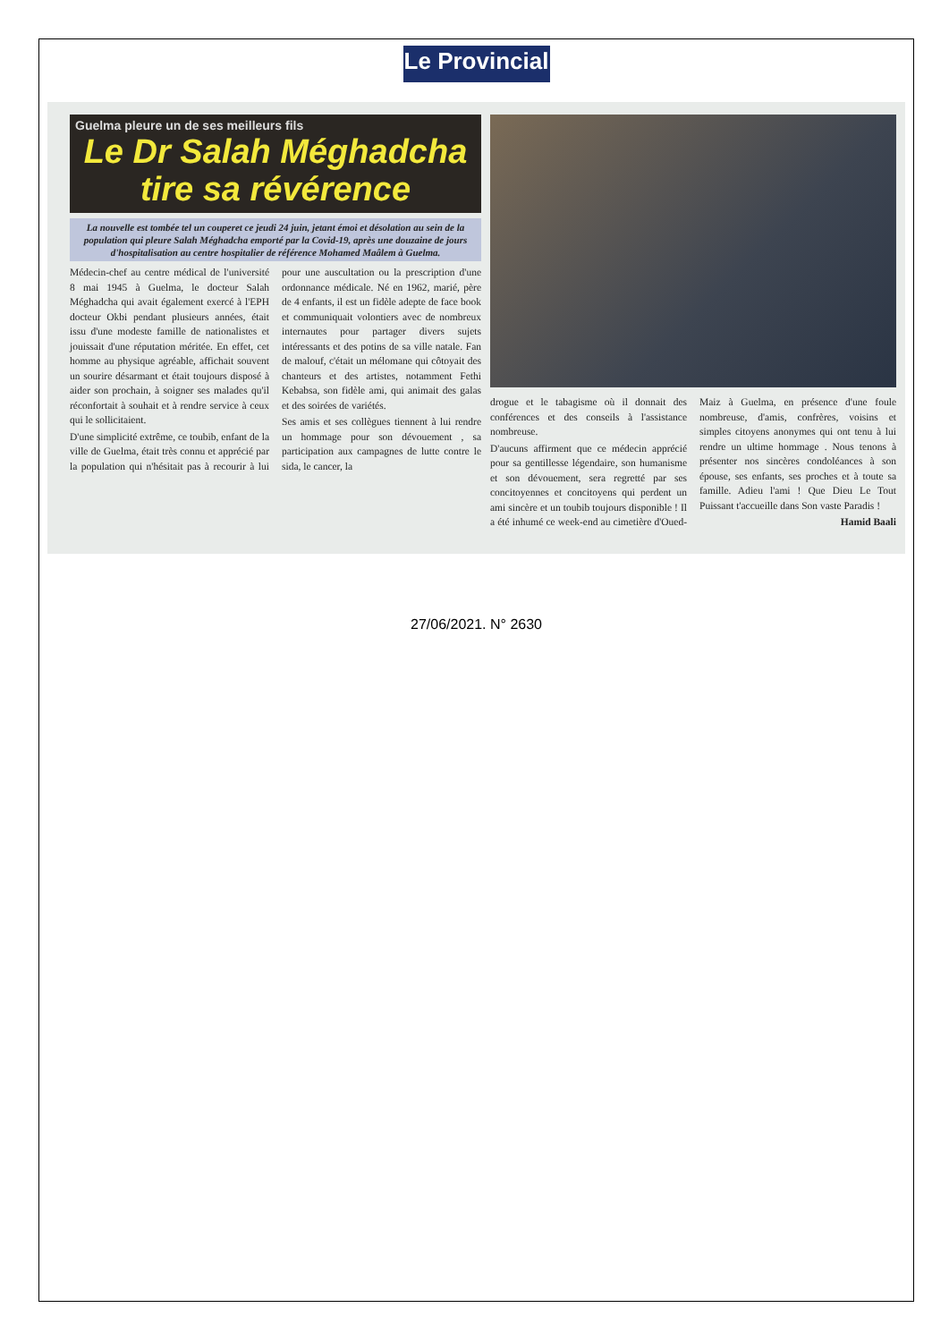Le Provincial
Guelma pleure un de ses meilleurs fils
Le Dr Salah Méghadcha tire sa révérence
La nouvelle est tombée tel un couperet ce jeudi 24 juin, jetant émoi et désolation au sein de la population qui pleure Salah Méghadcha emporté par la Covid-19, après une douzaine de jours d'hospitalisation au centre hospitalier de référence Mohamed Maâlem à Guelma.
Médecin-chef au centre médical de l'université 8 mai 1945 à Guelma, le docteur Salah Méghadcha qui avait également exercé à l'EPH docteur Okbi pendant plusieurs années, était issu d'une modeste famille de nationalistes et jouissait d'une réputation méritée. En effet, cet homme au physique agréable, affichait souvent un sourire désarmant et était toujours disposé à aider son prochain, à soigner ses malades qu'il réconfortait à souhait et à rendre service à ceux qui le sollicitaient.
D'une simplicité extrême, ce toubib, enfant de la ville de Guelma, était très connu et apprécié par la population qui n'hésitait pas à recourir à lui pour une auscultation ou la prescription d'une ordonnance médicale. Né en 1962, marié, père de 4 enfants, il est un fidèle adepte de face book et communiquait volontiers avec de nombreux internautes pour partager divers sujets intéressants et des potins de sa ville natale. Fan de malouf, c'était un mélomane qui côtoyait des chanteurs et des artistes, notamment Fethi Kebabsa, son fidèle ami, qui animait des galas et des soirées de variétés.
Ses amis et ses collègues tiennent à lui rendre un hommage pour son dévouement , sa participation aux campagnes de lutte contre le sida, le cancer, la
drogue et le tabagisme où il donnait des conférences et des conseils à l'assistance nombreuse.
D'aucuns affirment que ce médecin apprécié pour sa gentillesse légendaire, son humanisme et son dévouement, sera regretté par ses concitoyennes et concitoyens qui perdent un ami sincère et un toubib toujours disponible ! Il a été inhumé ce week-end au cimetière d'Oued-Maiz à Guelma, en présence d'une foule nombreuse, d'amis, confrères, voisins et simples citoyens anonymes qui ont tenu à lui rendre un ultime hommage . Nous tenons à présenter nos sincères condoléances à son épouse, ses enfants, ses proches et à toute sa famille. Adieu l'ami ! Que Dieu Le Tout Puissant t'accueille dans Son vaste Paradis !
Hamid Baali
27/06/2021. N° 2630